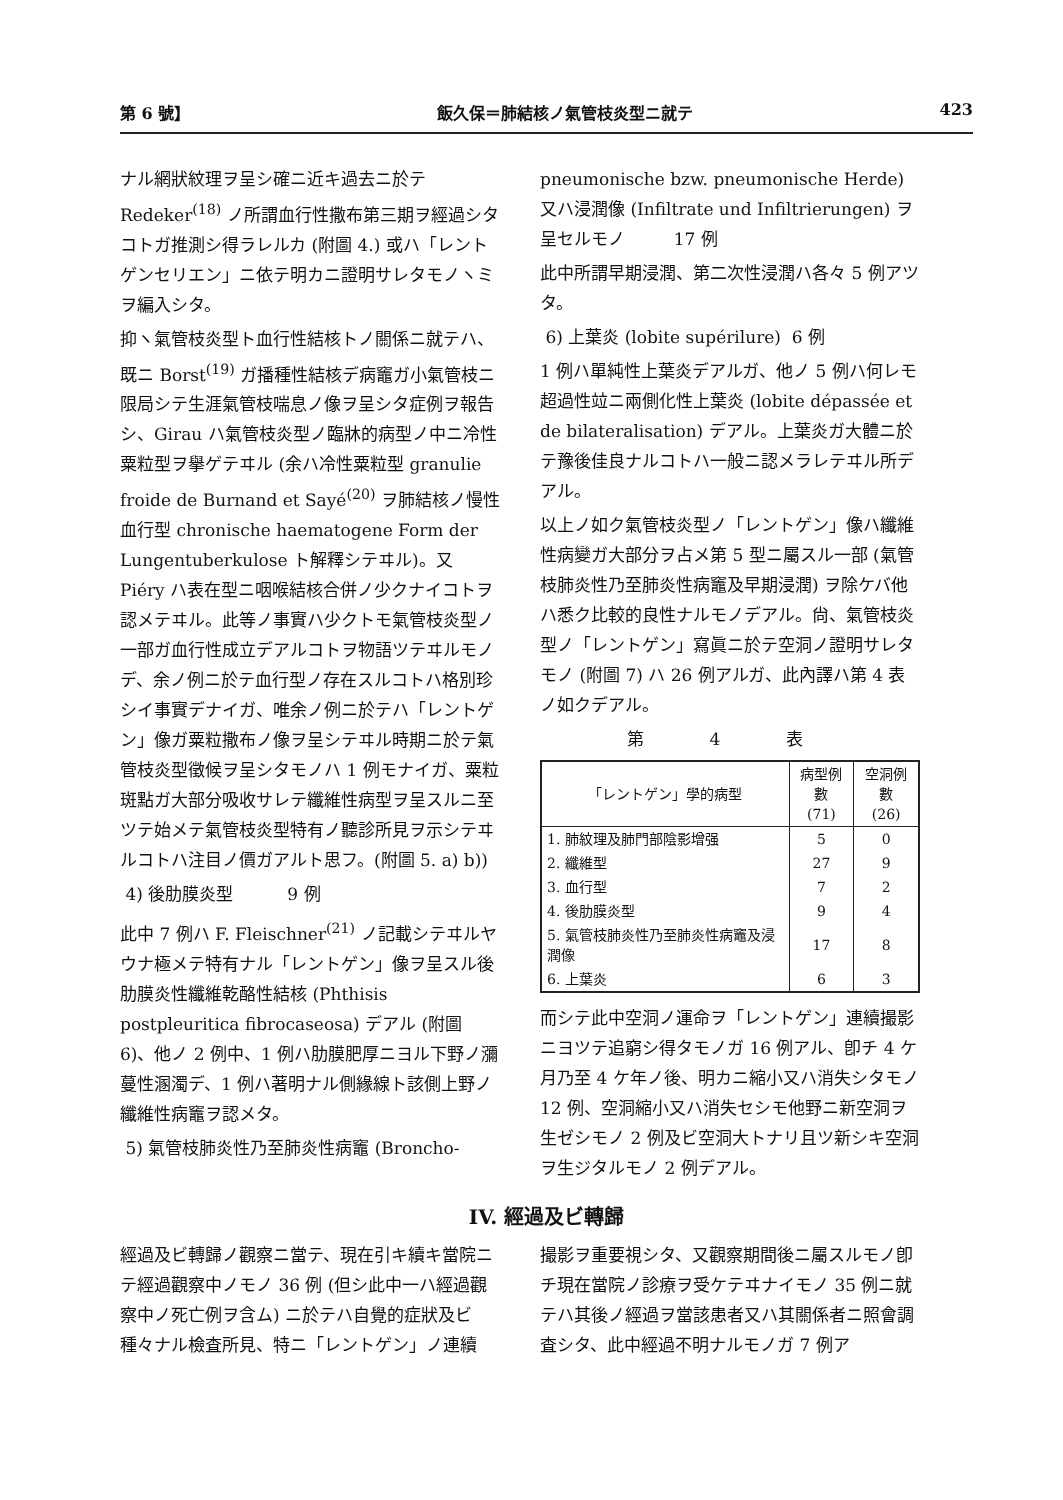第 6 號】 飯久保＝肺結核ノ氣管枝炎型ニ就テ 423
ナル網狀紋理ヲ呈シ確ニ近キ過去ニ於テ Redeker<sup>(18)</sup> ノ所謂血行性撒布第三期ヲ經過シタコトガ推測シ得ラレルカ (附圖 4.) 或ハ「レントゲンセリエン」ニ依テ明カニ證明サレタモノヽミヲ編入シタ。
抑ヽ氣管枝炎型ト血行性結核トノ關係ニ就テハ、既ニ Borst<sup>(19)</sup> ガ播種性結核デ病竈ガ小氣管枝ニ限局シテ生涯氣管枝喘息ノ像ヲ呈シタ症例ヲ報告シ、Girau ハ氣管枝炎型ノ臨牀的病型ノ中ニ冷性粟粒型ヲ擧ゲテヰル (余ハ冷性粟粒型 granulie froide de Burnand et Sayé<sup>(20)</sup> ヲ肺結核ノ慢性血行型 chronische haematogene Form der Lungentuberkulose ト解釋シテヰル)。又 Piéry ハ表在型ニ咽喉結核合併ノ少クナイコトヲ認メテヰル。此等ノ事實ハ少クトモ氣管枝炎型ノ一部ガ血行性成立デアルコトヲ物語ツテヰルモノデ、余ノ例ニ於テ血行型ノ存在スルコトハ格別珍シイ事實デナイガ、唯余ノ例ニ於テハ「レントゲン」像ガ粟粒撒布ノ像ヲ呈シテヰル時期ニ於テ氣管枝炎型徵候ヲ呈シタモノハ 1 例モナイガ、粟粒斑點ガ大部分吸收サレテ纖維性病型ヲ呈スルニ至ツテ始メテ氣管枝炎型特有ノ聽診所見ヲ示シテヰルコトハ注目ノ價ガアルト思フ。(附圖 5. a) b))
4) 後肋膜炎型 9 例
此中 7 例ハ F. Fleischner<sup>(21)</sup> ノ記載シテヰルヤウナ極メテ特有ナル「レントゲン」像ヲ呈スル後肋膜炎性纖維乾酪性結核 (Phthisis postpleuritica fibrocaseosa) デアル (附圖 6)、他ノ 2 例中、1 例ハ肋膜肥厚ニヨル下野ノ瀰蔓性溷濁デ、1 例ハ著明ナル側緣線ト該側上野ノ纖維性病竈ヲ認メタ。
5) 氣管枝肺炎性乃至肺炎性病竈 (Broncho-
pneumonische bzw. pneumonische Herde) 又ハ浸潤像 (Infiltrate und Infiltrierungen) ヲ呈セルモノ 17 例
此中所謂早期浸潤、第二次性浸潤ハ各々 5 例アツタ。
6) 上葉炎 (lobite supérilure) 6 例
1 例ハ單純性上葉炎デアルガ、他ノ 5 例ハ何レモ超過性竝ニ兩側化性上葉炎 (lobite dépassée et de bilateralisation) デアル。上葉炎ガ大體ニ於テ豫後佳良ナルコトハ一般ニ認メラレテヰル所デアル。
以上ノ如ク氣管枝炎型ノ「レントゲン」像ハ纖維性病變ガ大部分ヲ占メ第 5 型ニ屬スル一部 (氣管枝肺炎性乃至肺炎性病竈及早期浸潤) ヲ除ケバ他ハ悉ク比較的良性ナルモノデアル。尙、氣管枝炎型ノ「レントゲン」寫眞ニ於テ空洞ノ證明サレタモノ (附圖 7) ハ 26 例アルガ、此內譯ハ第 4 表ノ如クデアル。
第 4 表
| 「レントゲン」學的病型 | 病型例數 (71) | 空洞例數 (26) |
| --- | --- | --- |
| 1. 肺紋理及肺門部陰影增强 | 5 | 0 |
| 2. 纖維型 | 27 | 9 |
| 3. 血行型 | 7 | 2 |
| 4. 後肋膜炎型 | 9 | 4 |
| 5. 氣管枝肺炎性乃至肺炎性病竈及浸潤像 | 17 | 8 |
| 6. 上葉炎 | 6 | 3 |
而シテ此中空洞ノ運命ヲ「レントゲン」連續撮影ニヨツテ追窮シ得タモノガ 16 例アル、卽チ 4 ケ月乃至 4 ケ年ノ後、明カニ縮小又ハ消失シタモノ 12 例、空洞縮小又ハ消失セシモ他野ニ新空洞ヲ生ゼシモノ 2 例及ビ空洞大トナリ且ツ新シキ空洞ヲ生ジタルモノ 2 例デアル。
IV. 經過及ビ轉歸
經過及ビ轉歸ノ觀察ニ當テ、現在引キ續キ當院ニテ經過觀察中ノモノ 36 例 (但シ此中一ハ經過觀察中ノ死亡例ヲ含ム) ニ於テハ自覺的症狀及ビ種々ナル檢査所見、特ニ「レントゲン」ノ連續
撮影ヲ重要視シタ、又觀察期間後ニ屬スルモノ卽チ現在當院ノ診療ヲ受ケテヰナイモノ 35 例ニ就テハ其後ノ經過ヲ當該患者又ハ其關係者ニ照會調査シタ、此中經過不明ナルモノガ 7 例ア